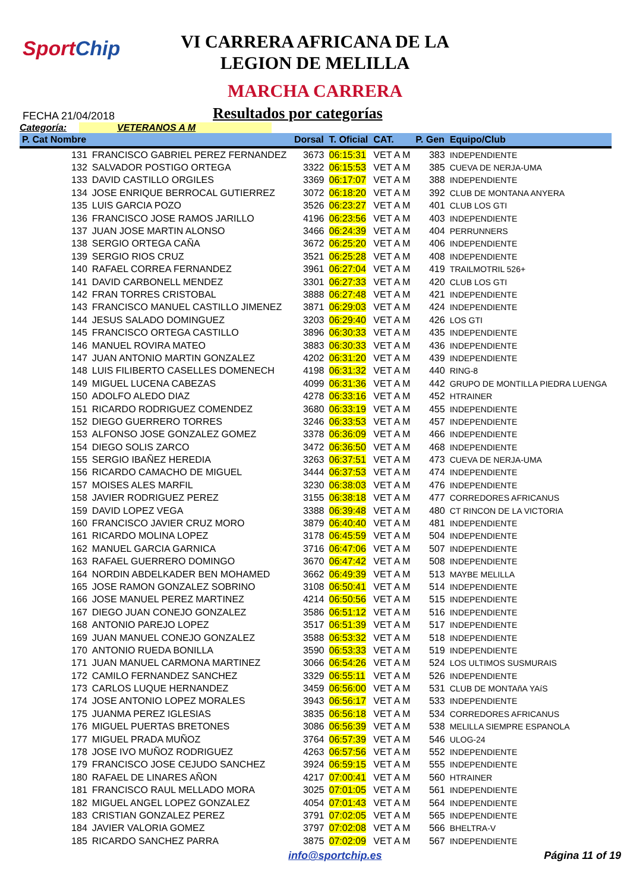SportChip
VI CARRERA AFRICANA DE LA
LEGION DE MELILLA
MARCHA CARRERA
FECHA 21/04/2018
Resultados por categorías
Categoría: VETERANOS A M
| P. Cat Nombre | | Dorsal | T. Oficial | CAT. | P. Gen | Equipo/Club |
| --- | --- | --- | --- | --- | --- | --- |
| 131 | FRANCISCO GABRIEL PEREZ FERNANDEZ | 3673 | 06:15:31 | VET A M | 383 | INDEPENDIENTE |
| 132 | SALVADOR POSTIGO ORTEGA | 3322 | 06:15:53 | VET A M | 385 | CUEVA DE NERJA-UMA |
| 133 | DAVID CASTILLO ORGILES | 3369 | 06:17:07 | VET A M | 388 | INDEPENDIENTE |
| 134 | JOSE ENRIQUE BERROCAL GUTIERREZ | 3072 | 06:18:20 | VET A M | 392 | CLUB DE MONTANA ANYERA |
| 135 | LUIS GARCIA POZO | 3526 | 06:23:27 | VET A M | 401 | CLUB LOS GTI |
| 136 | FRANCISCO JOSE RAMOS JARILLO | 4196 | 06:23:56 | VET A M | 403 | INDEPENDIENTE |
| 137 | JUAN JOSE MARTIN ALONSO | 3466 | 06:24:39 | VET A M | 404 | PERRUNNERS |
| 138 | SERGIO ORTEGA CAÑA | 3672 | 06:25:20 | VET A M | 406 | INDEPENDIENTE |
| 139 | SERGIO RIOS CRUZ | 3521 | 06:25:28 | VET A M | 408 | INDEPENDIENTE |
| 140 | RAFAEL CORREA FERNANDEZ | 3961 | 06:27:04 | VET A M | 419 | TRAILMOTRIL 526+ |
| 141 | DAVID CARBONELL MENDEZ | 3301 | 06:27:33 | VET A M | 420 | CLUB LOS GTI |
| 142 | FRAN TORRES CRISTOBAL | 3888 | 06:27:48 | VET A M | 421 | INDEPENDIENTE |
| 143 | FRANCISCO MANUEL CASTILLO JIMENEZ | 3871 | 06:29:03 | VET A M | 424 | INDEPENDIENTE |
| 144 | JESUS SALADO DOMINGUEZ | 3203 | 06:29:40 | VET A M | 426 | LOS GTI |
| 145 | FRANCISCO ORTEGA CASTILLO | 3896 | 06:30:33 | VET A M | 435 | INDEPENDIENTE |
| 146 | MANUEL ROVIRA MATEO | 3883 | 06:30:33 | VET A M | 436 | INDEPENDIENTE |
| 147 | JUAN ANTONIO MARTIN GONZALEZ | 4202 | 06:31:20 | VET A M | 439 | INDEPENDIENTE |
| 148 | LUIS FILIBERTO CASELLES DOMENECH | 4198 | 06:31:32 | VET A M | 440 | RING-8 |
| 149 | MIGUEL LUCENA CABEZAS | 4099 | 06:31:36 | VET A M | 442 | GRUPO DE MONTILLA PIEDRA LUENGA |
| 150 | ADOLFO ALEDO DIAZ | 4278 | 06:33:16 | VET A M | 452 | HTRAINER |
| 151 | RICARDO RODRIGUEZ COMENDEZ | 3680 | 06:33:19 | VET A M | 455 | INDEPENDIENTE |
| 152 | DIEGO GUERRERO TORRES | 3246 | 06:33:53 | VET A M | 457 | INDEPENDIENTE |
| 153 | ALFONSO JOSE GONZALEZ GOMEZ | 3378 | 06:36:09 | VET A M | 466 | INDEPENDIENTE |
| 154 | DIEGO SOLIS ZARCO | 3472 | 06:36:50 | VET A M | 468 | INDEPENDIENTE |
| 155 | SERGIO IBAÑEZ HEREDIA | 3263 | 06:37:51 | VET A M | 473 | CUEVA DE NERJA-UMA |
| 156 | RICARDO CAMACHO DE MIGUEL | 3444 | 06:37:53 | VET A M | 474 | INDEPENDIENTE |
| 157 | MOISES ALES MARFIL | 3230 | 06:38:03 | VET A M | 476 | INDEPENDIENTE |
| 158 | JAVIER RODRIGUEZ PEREZ | 3155 | 06:38:18 | VET A M | 477 | CORREDORES AFRICANUS |
| 159 | DAVID LOPEZ VEGA | 3388 | 06:39:48 | VET A M | 480 | CT RINCON DE LA VICTORIA |
| 160 | FRANCISCO JAVIER CRUZ MORO | 3879 | 06:40:40 | VET A M | 481 | INDEPENDIENTE |
| 161 | RICARDO MOLINA LOPEZ | 3178 | 06:45:59 | VET A M | 504 | INDEPENDIENTE |
| 162 | MANUEL GARCIA GARNICA | 3716 | 06:47:06 | VET A M | 507 | INDEPENDIENTE |
| 163 | RAFAEL GUERRERO DOMINGO | 3670 | 06:47:42 | VET A M | 508 | INDEPENDIENTE |
| 164 | NORDIN ABDELKADER BEN MOHAMED | 3662 | 06:49:39 | VET A M | 513 | MAYBE MELILLA |
| 165 | JOSE RAMON GONZALEZ SOBRINO | 3108 | 06:50:41 | VET A M | 514 | INDEPENDIENTE |
| 166 | JOSE MANUEL PEREZ MARTINEZ | 4214 | 06:50:56 | VET A M | 515 | INDEPENDIENTE |
| 167 | DIEGO JUAN CONEJO GONZALEZ | 3586 | 06:51:12 | VET A M | 516 | INDEPENDIENTE |
| 168 | ANTONIO PAREJO LOPEZ | 3517 | 06:51:39 | VET A M | 517 | INDEPENDIENTE |
| 169 | JUAN MANUEL CONEJO GONZALEZ | 3588 | 06:53:32 | VET A M | 518 | INDEPENDIENTE |
| 170 | ANTONIO RUEDA BONILLA | 3590 | 06:53:33 | VET A M | 519 | INDEPENDIENTE |
| 171 | JUAN MANUEL CARMONA MARTINEZ | 3066 | 06:54:26 | VET A M | 524 | LOS ULTIMOS SUSMURAIS |
| 172 | CAMILO FERNANDEZ SANCHEZ | 3329 | 06:55:11 | VET A M | 526 | INDEPENDIENTE |
| 173 | CARLOS LUQUE HERNANDEZ | 3459 | 06:56:00 | VET A M | 531 | CLUB DE MONTAñA YAíS |
| 174 | JOSE ANTONIO LOPEZ MORALES | 3943 | 06:56:17 | VET A M | 533 | INDEPENDIENTE |
| 175 | JUANMA PEREZ IGLESIAS | 3835 | 06:56:18 | VET A M | 534 | CORREDORES AFRICANUS |
| 176 | MIGUEL PUERTAS BRETONES | 3086 | 06:56:39 | VET A M | 538 | MELILLA SIEMPRE ESPANOLA |
| 177 | MIGUEL PRADA MUÑOZ | 3764 | 06:57:39 | VET A M | 546 | ULOG-24 |
| 178 | JOSE IVO MUÑOZ RODRIGUEZ | 4263 | 06:57:56 | VET A M | 552 | INDEPENDIENTE |
| 179 | FRANCISCO JOSE CEJUDO SANCHEZ | 3924 | 06:59:15 | VET A M | 555 | INDEPENDIENTE |
| 180 | RAFAEL DE LINARES AÑON | 4217 | 07:00:41 | VET A M | 560 | HTRAINER |
| 181 | FRANCISCO RAUL MELLADO MORA | 3025 | 07:01:05 | VET A M | 561 | INDEPENDIENTE |
| 182 | MIGUEL ANGEL LOPEZ GONZALEZ | 4054 | 07:01:43 | VET A M | 564 | INDEPENDIENTE |
| 183 | CRISTIAN GONZALEZ PEREZ | 3791 | 07:02:05 | VET A M | 565 | INDEPENDIENTE |
| 184 | JAVIER VALORIA GOMEZ | 3797 | 07:02:08 | VET A M | 566 | BHELTRA-V |
| 185 | RICARDO SANCHEZ PARRA | 3875 | 07:02:09 | VET A M | 567 | INDEPENDIENTE |
info@sportchip.es Página 11 of 19